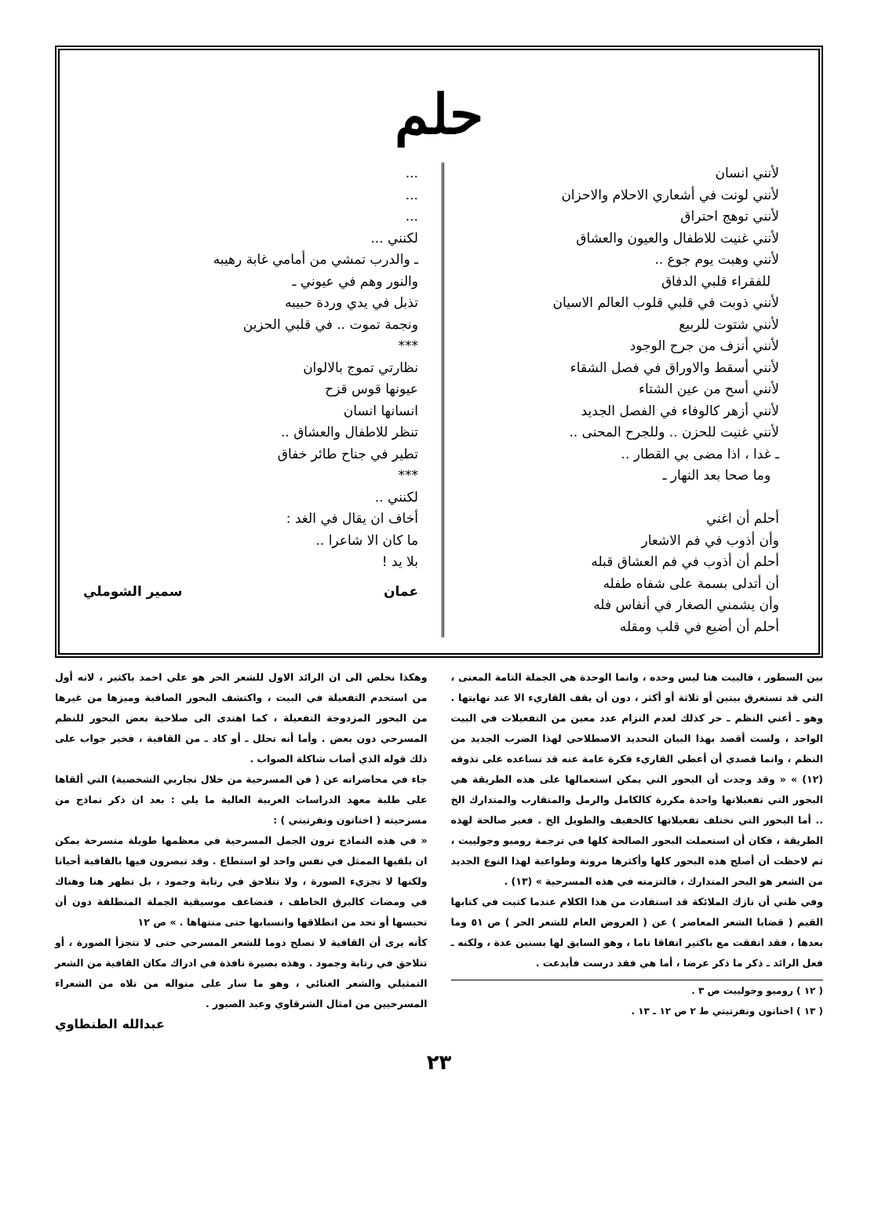حلم
لأنني انسان
لأنني لونت في أشعاري الاحلام والاحزان
لأنني توهج احتراق
لأنني غنيت للاطفال والعيون والعشاق
لأنني وهبت يوم جوع ..
للفقراء قلبي الدفاق
لأنني ذوبت في قلبي قلوب العالم الاسيان
لأنني شتوت للربيع
لأنني أنزف من جرح الوجود
لأنني أسقط والاوراق في فصل الشقاء
لأنني أسح من عين الشتاء
لأنني أزهر كالوفاء في الفصل الجديد
لأنني غنيت للحزن .. وللجرح المحنى ..
ـ غدا ، اذا مضى بي القطار ..
وما صحا بعد النهار ـ
أحلم أن اغني
وأن أذوب في فم الاشعار
أحلم أن أذوب في فم العشاق قبله
أن أتدلى بسمة على شفاه طفله
وأن يشمني الصغار في أنفاس فله
أحلم أن أضيع في قلب ومقله
...
...
...
لكنني ...
ـ والدرب تمشي من أمامي غابة رهيبه
والنور وهم في عيوني ـ
تذبل في يدي وردة حبيبه
ونجمة تموت .. في قلبي الحزين
***
نظارتي تموج بالالوان
عيونها قوس قزح
انسانها انسان
تنظر للاطفال والعشاق ..
تطير في جناح طائر خفاق
***
لكنني ..
أخاف ان يقال في الغد :
ما كان الا شاعرا ..
بلا يد !
عمان سمير الشوملي
بين السطور ، فالبيت هنا ليس وحده ، وانما الوحدة هي الجملة التامة المعنى ، التي قد تستغرق بيتين أو ثلاثة أو أكثر ، دون أن يقف القاريء الا عند نهايتها . وهو ـ أعني النظم ـ حر كذلك لعدم التزام عدد معين من التفعيلات في البيت الواحد ، ولست أقصد بهذا البيان التحديد الاصطلاحي لهذا الضرب الجديد من النظم ، وانما قصدي أن أعطي القاريء فكرة عامة عنه قد تساعده على تذوقه (١٢) » « وقد وجدت أن البحور التي يمكن استعمالها على هذه الطريقة هي البحور التي تفعيلاتها واحدة مكررة كالكامل والرمل والمتقارب والمتدارك الخ .. أما البحور التي تختلف تفعيلاتها كالخفيف والطويل الخ . فغير صالحة لهذه الطريقة ، فكان أن استعملت البحور الصالحة كلها في ترجمة روميو وجولييت ، ثم لاحظت أن أصلح هذه البحور كلها وأكثرها مرونة وطواعية لهذا النوع الجديد من الشعر هو البحر المتدارك ، فالتزمته في هذه المسرحية » (١٣) .
وفي ظني أن نازك الملائكة قد استفادت من هذا الكلام عندما كتبت في كتابها القيم ( قضايا الشعر المعاصر ) عن ( العروض العام للشعر الحر ) ص ٥١ وما بعدها ، فقد اتفقت مع باكثير اتفاقا تاما ، وهو السابق لها بسنين عدة ، ولكنه ـ فعل الرائد ـ ذكر ما ذكر عرضا ، أما هي فقد درست فأبدعت .
( ١٢ ) روميو وجولييت ص ٣ .
( ١٣ ) اخناتون ونفرتيتي ط ٢ ص ١٢ ـ ١٣ .
وهكذا نخلص الى ان الرائد الاول للشعر الحر هو علي احمد باكثير ، لانه أول من استخدم التفعيلة في البيت ، واكتشف البحور الصافية وميزها من غيرها من البحور المزدوجة التفعيلة ، كما اهتدى الى صلاحية بعض البحور للنظم المسرحي دون بعض . وأما أنه تحلل ـ أو كاد ـ من القافية ، فخير جواب على ذلك قوله الذي أصاب شاكلة الصواب .
جاء في محاضراته عن ( فن المسرحية من خلال تجاربي الشخصية) التي ألقاها على طلبة معهد الدراسات العربية العالية ما يلي : بعد ان ذكر نماذج من مسرحيته ( اخناتون ونفرتيتي ) :
« في هذه النماذج ترون الجمل المسرحية في معظمها طويلة منسرحة يمكن ان يلقيها الممثل في نفس واحد لو استطاع . وقد تبصرون فيها بالقافية أحيانا ولكنها لا تجزيء الصورة ، ولا تتلاحق في رتابة وجمود ، بل تظهر هنا وهناك في ومضات كالبرق الخاطف ، فتضاعف موسيقية الجملة المنطلقة دون أن تحبسها أو تحد من انطلاقها وانسيابها حتى منتهاها . » ص ١٢
كأنه يرى أن القافية لا تصلح دوما للشعر المسرحي حتى لا تتجزأ الصورة ، أو تتلاحق في رتابة وجمود . وهذه بصيرة نافذة في ادراك مكان القافية من الشعر التمثيلي والشعر الغنائي ، وهو ما سار على منواله من تلاه من الشعراء المسرحيين من امثال الشرقاوي وعبد الصبور .
عبدالله الطنطاوي
٢٣